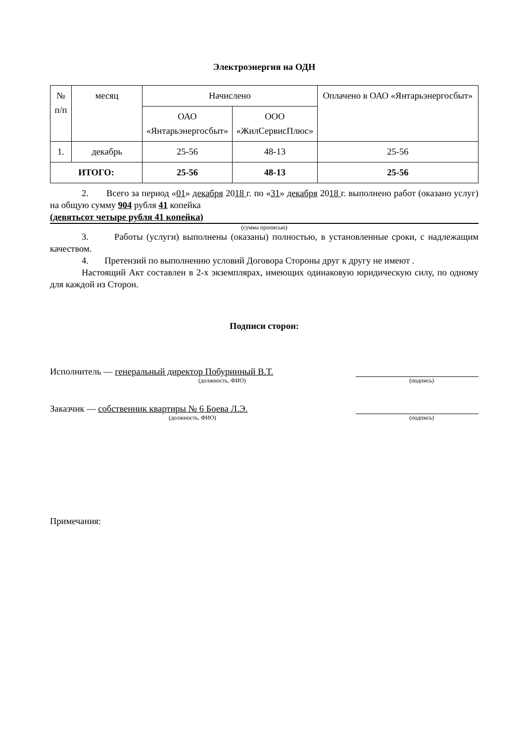Электроэнергия на ОДН
| № п/п | месяц | Начислено | | Оплачено в ОАО «Янтарьэнергосбыт» |
| --- | --- | --- | --- | --- |
| | | ОАО «Янтарьэнергосбыт» | ООО «ЖилСервисПлюс» | |
| 1. | декабрь | 25-56 | 48-13 | 25-56 |
| ИТОГО: | | 25-56 | 48-13 | 25-56 |
2. Всего за период «01» декабря 2018 г. по «31» декабря 2018 г. выполнено работ (оказано услуг) на общую сумму 904 рубля 41 копейка
(девятьсот четыре рубля 41 копейка)
(сумма прописью)
3. Работы (услуги) выполнены (оказаны) полностью, в установленные сроки, с надлежащим качеством.
4. Претензий по выполнению условий Договора Стороны друг к другу не имеют .
Настоящий Акт составлен в 2-х экземплярах, имеющих одинаковую юридическую силу, по одному для каждой из Сторон.
Подписи сторон:
Исполнитель — генеральный директор Побуринный В.Т.
(должность, ФИО) (подпись)
Заказчик — собственник квартиры № 6 Боева Л.Э.
(должность, ФИО) (подпись)
Примечания: